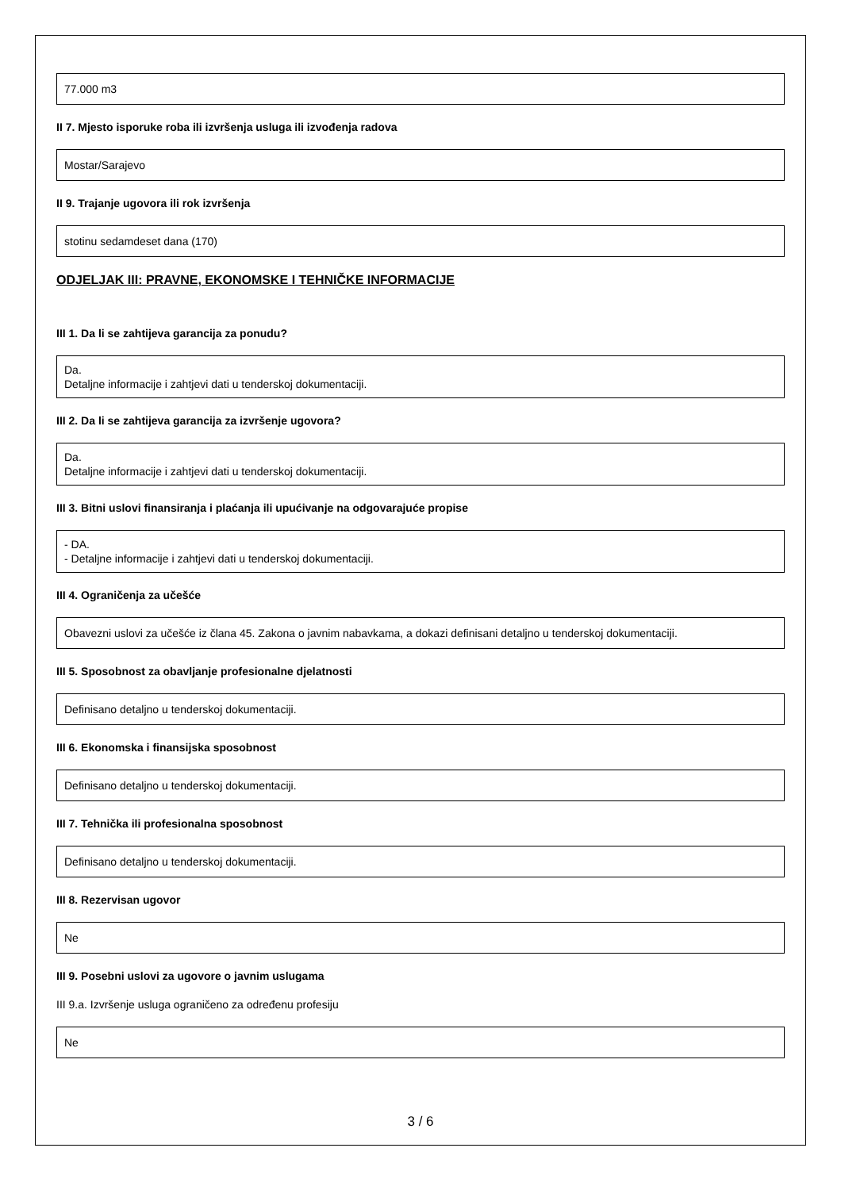77.000 m3
II 7. Mjesto isporuke roba ili izvršenja usluga ili izvođenja radova
Mostar/Sarajevo
II 9. Trajanje ugovora ili rok izvršenja
stotinu sedamdeset dana (170)
ODJELJAK III: PRAVNE, EKONOMSKE I TEHNIČKE INFORMACIJE
III 1. Da li se zahtijeva garancija za ponudu?
Da.
Detaljne informacije i zahtjevi dati u tenderskoj dokumentaciji.
III 2. Da li se zahtijeva garancija za izvršenje ugovora?
Da.
Detaljne informacije i zahtjevi dati u tenderskoj dokumentaciji.
III 3. Bitni uslovi finansiranja i plaćanja ili upućivanje na odgovarajuće propise
- DA.
- Detaljne informacije i zahtjevi dati u tenderskoj dokumentaciji.
III 4. Ograničenja za učešće
Obavezni uslovi za učešće iz člana 45. Zakona o javnim nabavkama, a dokazi definisani detaljno u tenderskoj dokumentaciji.
III 5. Sposobnost za obavljanje profesionalne djelatnosti
Definisano detaljno u tenderskoj dokumentaciji.
III 6. Ekonomska i finansijska sposobnost
Definisano detaljno u tenderskoj dokumentaciji.
III 7. Tehnička ili profesionalna sposobnost
Definisano detaljno u tenderskoj dokumentaciji.
III 8. Rezervisan ugovor
Ne
III 9. Posebni uslovi za ugovore o javnim uslugama
III 9.a. Izvršenje usluga ograničeno za određenu profesiju
Ne
3 / 6